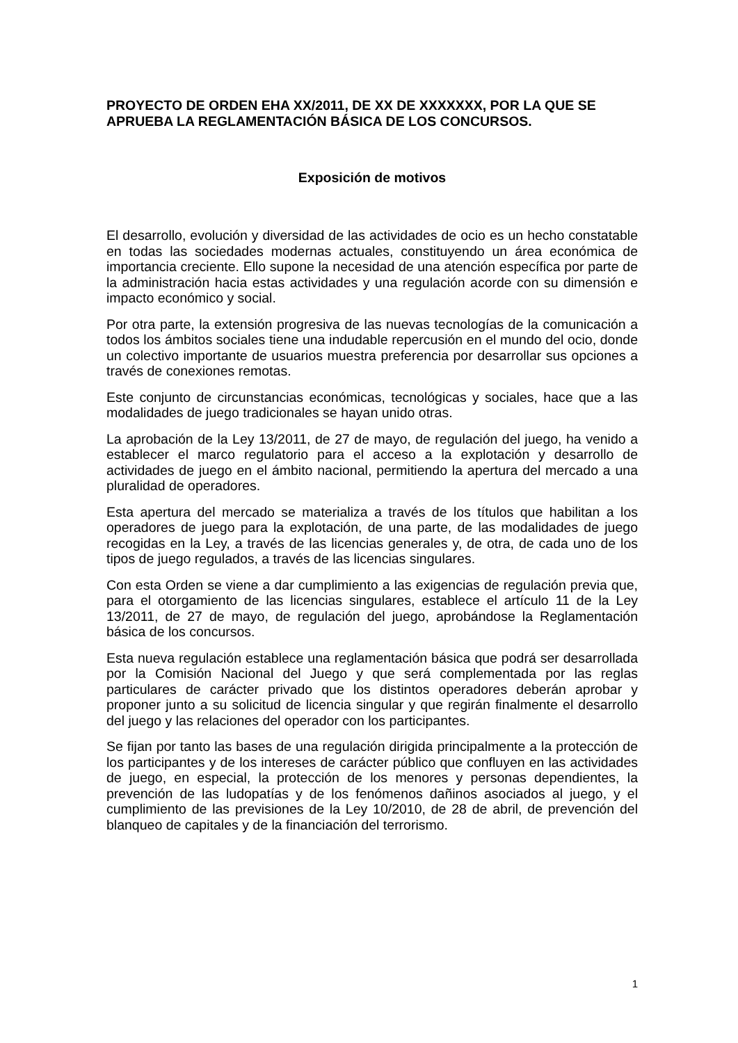PROYECTO DE ORDEN EHA XX/2011, DE XX DE XXXXXXX, POR LA QUE SE APRUEBA LA REGLAMENTACIÓN BÁSICA DE LOS CONCURSOS.
Exposición de motivos
El desarrollo, evolución y diversidad de las actividades de ocio es un hecho constatable en todas las sociedades modernas actuales, constituyendo un área económica de importancia creciente. Ello supone la necesidad de una atención específica por parte de la administración hacia estas actividades y una regulación acorde con su dimensión e impacto económico y social.
Por otra parte, la extensión progresiva de las nuevas tecnologías de la comunicación a todos los ámbitos sociales tiene una indudable repercusión en el mundo del ocio, donde un colectivo importante de usuarios muestra preferencia por desarrollar sus opciones a través de conexiones remotas.
Este conjunto de circunstancias económicas, tecnológicas y sociales, hace que a las modalidades de juego tradicionales se hayan unido otras.
La aprobación de la Ley 13/2011, de 27 de mayo, de regulación del juego, ha venido a establecer el marco regulatorio para el acceso a la explotación y desarrollo de actividades de juego en el ámbito nacional, permitiendo la apertura del mercado a una pluralidad de operadores.
Esta apertura del mercado se materializa a través de los títulos que habilitan a los operadores de juego para la explotación, de una parte, de las modalidades de juego recogidas en la Ley, a través de las licencias generales y, de otra, de cada uno de los tipos de juego regulados, a través de las licencias singulares.
Con esta Orden se viene a dar cumplimiento a las exigencias de regulación previa que, para el otorgamiento de las licencias singulares, establece el artículo 11 de la Ley 13/2011, de 27 de mayo, de regulación del juego, aprobándose la Reglamentación básica de los concursos.
Esta nueva regulación establece una reglamentación básica que podrá ser desarrollada por la Comisión Nacional del Juego y que será complementada por las reglas particulares de carácter privado que los distintos operadores deberán aprobar y proponer junto a su solicitud de licencia singular y que regirán finalmente el desarrollo del juego y las relaciones del operador con los participantes.
Se fijan por tanto las bases de una regulación dirigida principalmente a la protección de los participantes y de los intereses de carácter público que confluyen en las actividades de juego, en especial, la protección de los menores y personas dependientes, la prevención de las ludopatías y de los fenómenos dañinos asociados al juego, y el cumplimiento de las previsiones de la Ley 10/2010, de 28 de abril, de prevención del blanqueo de capitales y de la financiación del terrorismo.
1